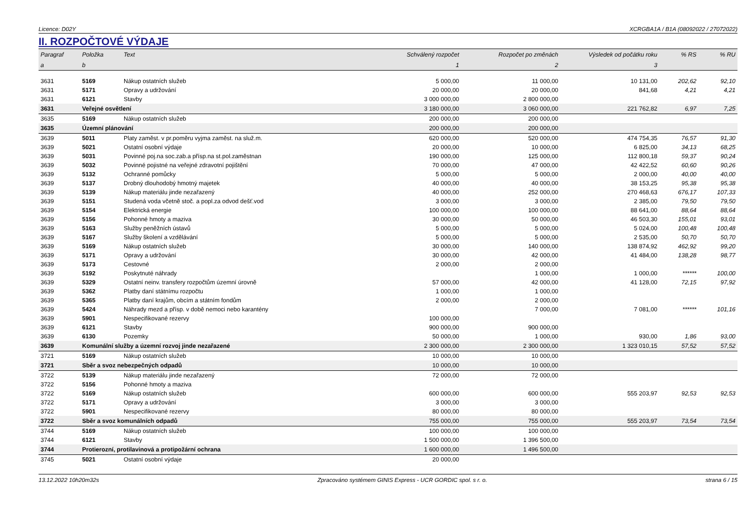Licence: D02Y XCRGBA1A / B1A (08092022 / 27072022)
II. ROZPOČTOVÉ VÝDAJE
| Paragraf | Položka | Text | Schválený rozpočet | Rozpočet po změnách | Výsledek od počátku roku | % RS | % RU |
| --- | --- | --- | --- | --- | --- | --- | --- |
| a | b | | 1 | 2 | 3 | | |
| 3631 | 5169 | Nákup ostatních služeb | 5 000,00 | 11 000,00 | 10 131,00 | 202,62 | 92,10 |
| 3631 | 5171 | Opravy a udržování | 20 000,00 | 20 000,00 | 841,68 | 4,21 | 4,21 |
| 3631 | 6121 | Stavby | 3 000 000,00 | 2 800 000,00 | | | |
| 3631 | Veřejné osvětlení | | 3 180 000,00 | 3 060 000,00 | 221 762,82 | 6,97 | 7,25 |
| 3635 | 5169 | Nákup ostatních služeb | 200 000,00 | 200 000,00 | | | |
| 3635 | Územní plánování | | 200 000,00 | 200 000,00 | | | |
| 3639 | 5011 | Platy zaměst. v pr.poměru vyjma zaměst. na služ.m. | 620 000,00 | 520 000,00 | 474 754,35 | 76,57 | 91,30 |
| 3639 | 5021 | Ostatní osobní výdaje | 20 000,00 | 10 000,00 | 6 825,00 | 34,13 | 68,25 |
| 3639 | 5031 | Povinné poj.na soc.zab.a přísp.na st.pol.zaměstnan | 190 000,00 | 125 000,00 | 112 800,18 | 59,37 | 90,24 |
| 3639 | 5032 | Povinné pojistné na veřejné zdravotní pojištění | 70 000,00 | 47 000,00 | 42 422,52 | 60,60 | 90,26 |
| 3639 | 5132 | Ochranné pomůcky | 5 000,00 | 5 000,00 | 2 000,00 | 40,00 | 40,00 |
| 3639 | 5137 | Drobný dlouhodobý hmotný majetek | 40 000,00 | 40 000,00 | 38 153,25 | 95,38 | 95,38 |
| 3639 | 5139 | Nákup materiálu jinde nezařazený | 40 000,00 | 252 000,00 | 270 468,63 | 676,17 | 107,33 |
| 3639 | 5151 | Studená voda včetně stoč. a popl.za odvod dešť.vod | 3 000,00 | 3 000,00 | 2 385,00 | 79,50 | 79,50 |
| 3639 | 5154 | Elektrická energie | 100 000,00 | 100 000,00 | 88 641,00 | 88,64 | 88,64 |
| 3639 | 5156 | Pohonné hmoty a maziva | 30 000,00 | 50 000,00 | 46 503,30 | 155,01 | 93,01 |
| 3639 | 5163 | Služby peněžních ústavů | 5 000,00 | 5 000,00 | 5 024,00 | 100,48 | 100,48 |
| 3639 | 5167 | Služby školení a vzdělávání | 5 000,00 | 5 000,00 | 2 535,00 | 50,70 | 50,70 |
| 3639 | 5169 | Nákup ostatních služeb | 30 000,00 | 140 000,00 | 138 874,92 | 462,92 | 99,20 |
| 3639 | 5171 | Opravy a udržování | 30 000,00 | 42 000,00 | 41 484,00 | 138,28 | 98,77 |
| 3639 | 5173 | Cestovné | 2 000,00 | 2 000,00 | | | |
| 3639 | 5192 | Poskytnuté náhrady | | 1 000,00 | 1 000,00 | ****** | 100,00 |
| 3639 | 5329 | Ostatní neinv. transfery rozpočtům územní úrovně | 57 000,00 | 42 000,00 | 41 128,00 | 72,15 | 97,92 |
| 3639 | 5362 | Platby daní státnímu rozpočtu | 1 000,00 | 1 000,00 | | | |
| 3639 | 5365 | Platby daní krajům, obcím a státním fondům | 2 000,00 | 2 000,00 | | | |
| 3639 | 5424 | Náhrady mezd a přísp. v době nemoci nebo karantény | | 7 000,00 | 7 081,00 | ****** | 101,16 |
| 3639 | 5901 | Nespecifikované rezervy | 100 000,00 | | | | |
| 3639 | 6121 | Stavby | 900 000,00 | 900 000,00 | | | |
| 3639 | 6130 | Pozemky | 50 000,00 | 1 000,00 | 930,00 | 1,86 | 93,00 |
| 3639 | Komunální služby a územní rozvoj jinde nezařazené | | 2 300 000,00 | 2 300 000,00 | 1 323 010,15 | 57,52 | 57,52 |
| 3721 | 5169 | Nákup ostatních služeb | 10 000,00 | 10 000,00 | | | |
| 3721 | Sběr a svoz nebezpečných odpadů | | 10 000,00 | 10 000,00 | | | |
| 3722 | 5139 | Nákup materiálu jinde nezařazený | 72 000,00 | 72 000,00 | | | |
| 3722 | 5156 | Pohonné hmoty a maziva | | | | | |
| 3722 | 5169 | Nákup ostatních služeb | 600 000,00 | 600 000,00 | 555 203,97 | 92,53 | 92,53 |
| 3722 | 5171 | Opravy a udržování | 3 000,00 | 3 000,00 | | | |
| 3722 | 5901 | Nespecifikované rezervy | 80 000,00 | 80 000,00 | | | |
| 3722 | Sběr a svoz komunálních odpadů | | 755 000,00 | 755 000,00 | 555 203,97 | 73,54 | 73,54 |
| 3744 | 5169 | Nákup ostatních služeb | 100 000,00 | 100 000,00 | | | |
| 3744 | 6121 | Stavby | 1 500 000,00 | 1 396 500,00 | | | |
| 3744 | Protierozní, protilavinová a protipožární ochrana | | 1 600 000,00 | 1 496 500,00 | | | |
| 3745 | 5021 | Ostatní osobní výdaje | 20 000,00 | | | | |
13.12.2022 10h20m32s Zpracováno systémem GINIS Express - UCR GORDIC spol. s r. o. strana 6 / 15